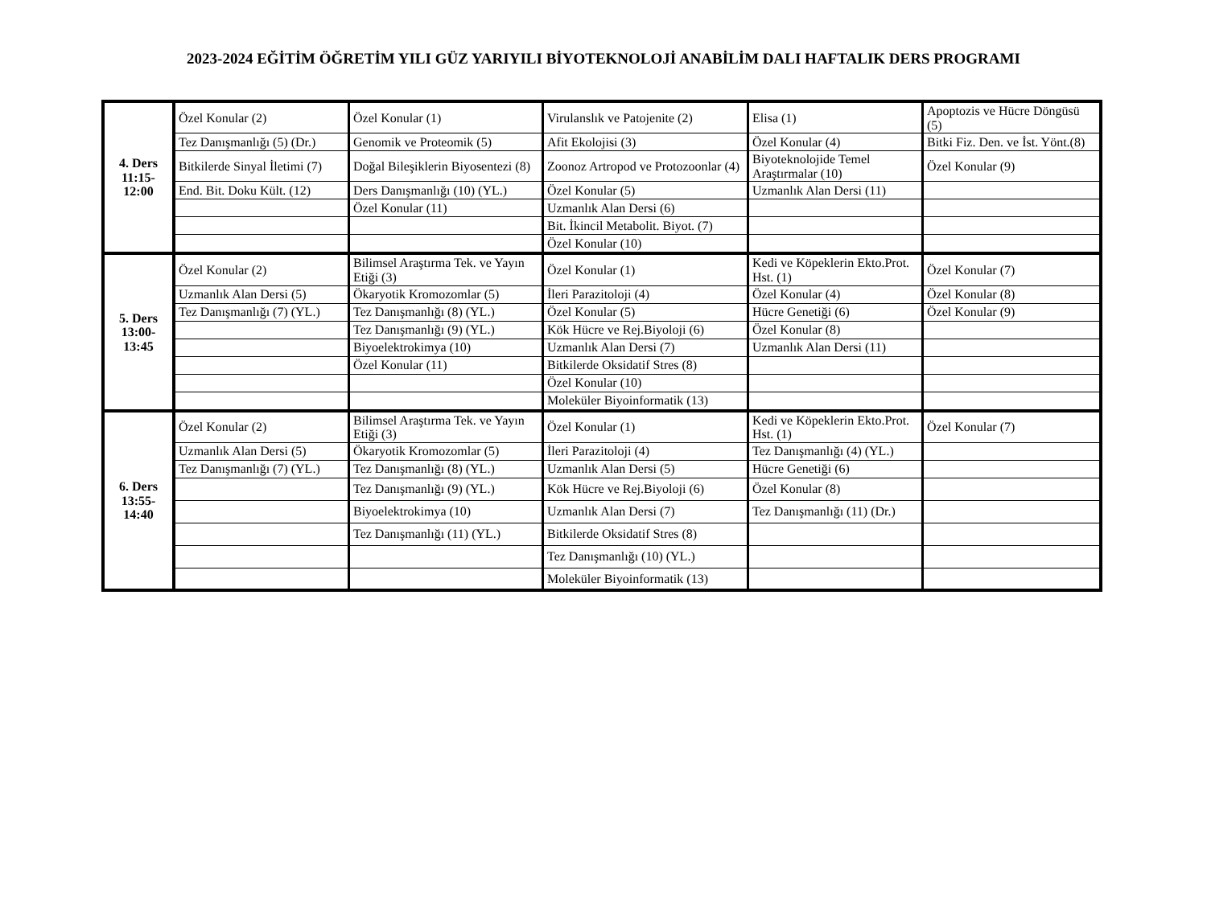2023-2024 EĞİTİM ÖĞRETİM YILI GÜZ YARIYILI BİYOTEKNOLOJİ ANABİLİM DALI HAFTALIK DERS PROGRAMI
| 4. Ders 11:15- 12:00 | Özel Konular (2) | Özel Konular (1) | Virulanslık ve Patojenite (2) | Elisa (1) | Apoptozis ve Hücre Döngüsü (5) |
| | Tez Danışmanlığı (5) (Dr.) | Genomik ve Proteomik (5) | Afit Ekolojisi (3) | Özel Konular (4) | Bitki Fiz. Den. ve İst. Yönt.(8) |
| | Bitkilerde Sinyal İletimi (7) | Doğal Bileşiklerin Biyosentezi (8) | Zoonoz Artropod ve Protozoonlar (4) | Biyoteknolojide Temel Araştırmalar (10) | Özel Konular (9) |
| | End. Bit. Doku Kült. (12) | Ders Danışmanlığı (10) (YL.) | Özel Konular (5) | Uzmanlık Alan Dersi (11) | |
| | | Özel Konular (11) | Uzmanlık Alan Dersi (6) | | |
| | | | Bit. İkincil Metabolit. Biyot. (7) | | |
| | | | Özel Konular (10) | | |
| 5. Ders 13:00- 13:45 | Özel Konular (2) | Bilimsel Araştırma Tek. ve Yayın Etiği (3) | Özel Konular (1) | Kedi ve Köpeklerin Ekto.Prot. Hst. (1) | Özel Konular (7) |
| | Uzmanlık Alan Dersi (5) | Ökaryotik Kromozomlar (5) | İleri Parazitoloji (4) | Özel Konular (4) | Özel Konular (8) |
| | Tez Danışmanlığı (7) (YL.) | Tez Danışmanlığı (8) (YL.) | Özel Konular (5) | Hücre Genetiği (6) | Özel Konular (9) |
| | | Tez Danışmanlığı (9) (YL.) | Kök Hücre ve Rej.Biyoloji (6) | Özel Konular (8) | |
| | | Biyoelektrokimya (10) | Uzmanlık Alan Dersi (7) | Uzmanlık Alan Dersi (11) | |
| | | Özel Konular (11) | Bitkilerde Oksidatif Stres (8) | | |
| | | | Özel Konular (10) | | |
| | | | Moleküler Biyoinformatik (13) | | |
| 6. Ders 13:55- 14:40 | Özel Konular (2) | Bilimsel Araştırma Tek. ve Yayın Etiği (3) | Özel Konular (1) | Kedi ve Köpeklerin Ekto.Prot. Hst. (1) | Özel Konular (7) |
| | Uzmanlık Alan Dersi (5) | Ökaryotik Kromozomlar (5) | İleri Parazitoloji (4) | Tez Danışmanlığı (4) (YL.) | |
| | Tez Danışmanlığı (7) (YL.) | Tez Danışmanlığı (8) (YL.) | Uzmanlık Alan Dersi (5) | Hücre Genetiği (6) | |
| | | Tez Danışmanlığı (9) (YL.) | Kök Hücre ve Rej.Biyoloji (6) | Özel Konular (8) | |
| | | Biyoelektrokimya (10) | Uzmanlık Alan Dersi (7) | Tez Danışmanlığı (11) (Dr.) | |
| | | Tez Danışmanlığı (11) (YL.) | Bitkilerde Oksidatif Stres (8) | | |
| | | | Tez Danışmanlığı (10) (YL.) | | |
| | | | Moleküler Biyoinformatik (13) | | |